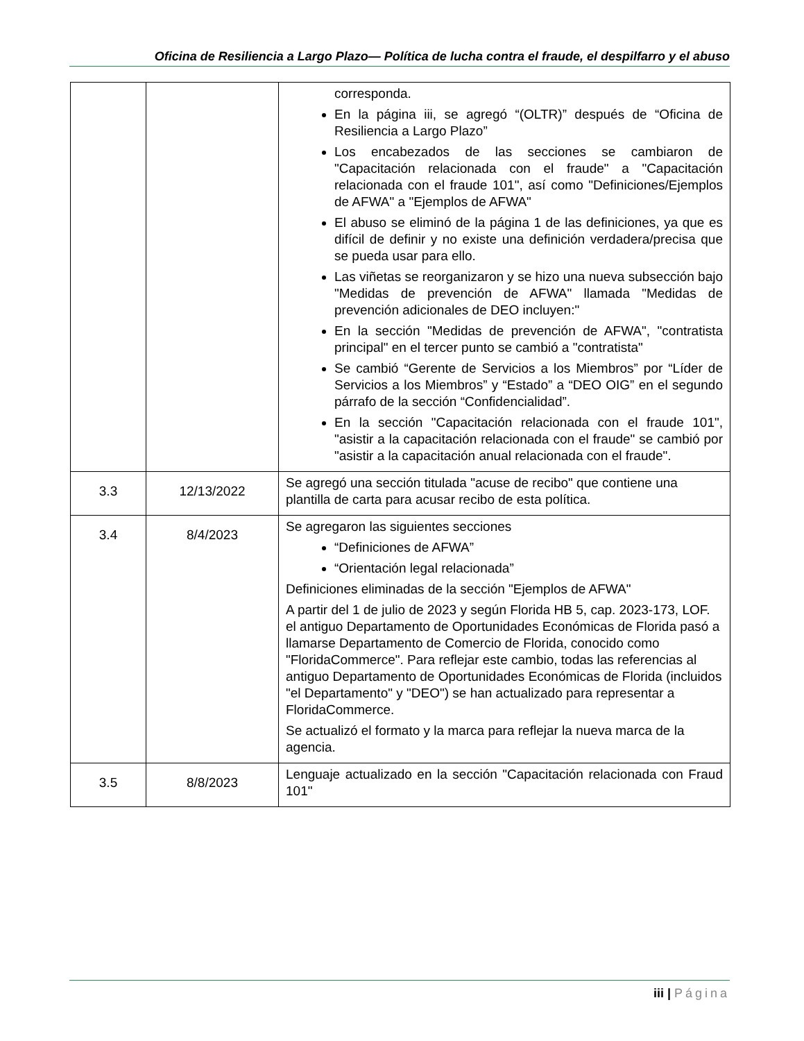Oficina de Resiliencia a Largo Plazo— Política de lucha contra el fraude, el despilfarro y el abuso
| | | corresponda. En la página iii, se agregó “(OLTR)” después de “Oficina de Resiliencia a Largo Plazo” Los encabezados de las secciones se cambiaron de "Capacitación relacionada con el fraude" a "Capacitación relacionada con el fraude 101", así como "Definiciones/Ejemplos de AFWA" a "Ejemplos de AFWA" El abuso se eliminó de la página 1 de las definiciones, ya que es difícil de definir y no existe una definición verdadera/precisa que se pueda usar para ello. Las viñetas se reorganizaron y se hizo una nueva subsección bajo "Medidas de prevención de AFWA" llamada "Medidas de prevención adicionales de DEO incluyen:" En la sección "Medidas de prevención de AFWA", "contratista principal" en el tercer punto se cambió a "contratista" Se cambió “Gerente de Servicios a los Miembros” por “Líder de Servicios a los Miembros” y “Estado” a “DEO OIG” en el segundo párrafo de la sección “Confidencialidad”. En la sección "Capacitación relacionada con el fraude 101", "asistir a la capacitación relacionada con el fraude" se cambió por "asistir a la capacitación anual relacionada con el fraude". |
| 3.3 | 12/13/2022 | Se agregó una sección titulada "acuse de recibo" que contiene una plantilla de carta para acusar recibo de esta política. |
| 3.4 | 8/4/2023 | Se agregaron las siguientes secciones “Definiciones de AFWA” “Orientación legal relacionada” Definiciones eliminadas de la sección "Ejemplos de AFWA" A partir del 1 de julio de 2023 y según Florida HB 5, cap. 2023-173, LOF. el antiguo Departamento de Oportunidades Económicas de Florida pasó a llamarse Departamento de Comercio de Florida, conocido como "FloridaCommerce". Para reflejar este cambio, todas las referencias al antiguo Departamento de Oportunidades Económicas de Florida (incluidos "el Departamento" y "DEO") se han actualizado para representar a FloridaCommerce. Se actualizó el formato y la marca para reflejar la nueva marca de la agencia. |
| 3.5 | 8/8/2023 | Lenguaje actualizado en la sección "Capacitación relacionada con Fraud 101" |
iii | Página